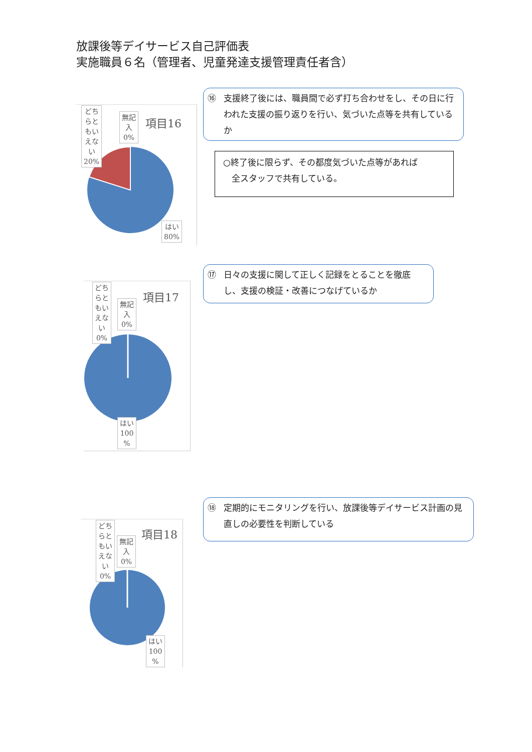放課後等デイサービス自己評価表
実施職員６名（管理者、児童発達支援管理責任者含）
項目16
どち
らと
もい
えな
い
20%
無記
入
0%
はい
80%
⑯ 支援終了後には、職員間で必ず打ち合わせをし、その日に行われた支援の振り返りを行い、気づいた点等を共有しているか
○終了後に限らず、その都度気づいた点等があれば
　全スタッフで共有している。
項目17
どち
らと
もい
えな
い
0%
無記
入
0%
はい
100
%
⑰ 日々の支援に関して正しく記録をとることを徹底し、支援の検証・改善につなげているか
項目18
どち
らと
もい
えな
い
0%
無記
入
0%
はい
100
%
⑱ 定期的にモニタリングを行い、放課後等デイサービス計画の見直しの必要性を判断している